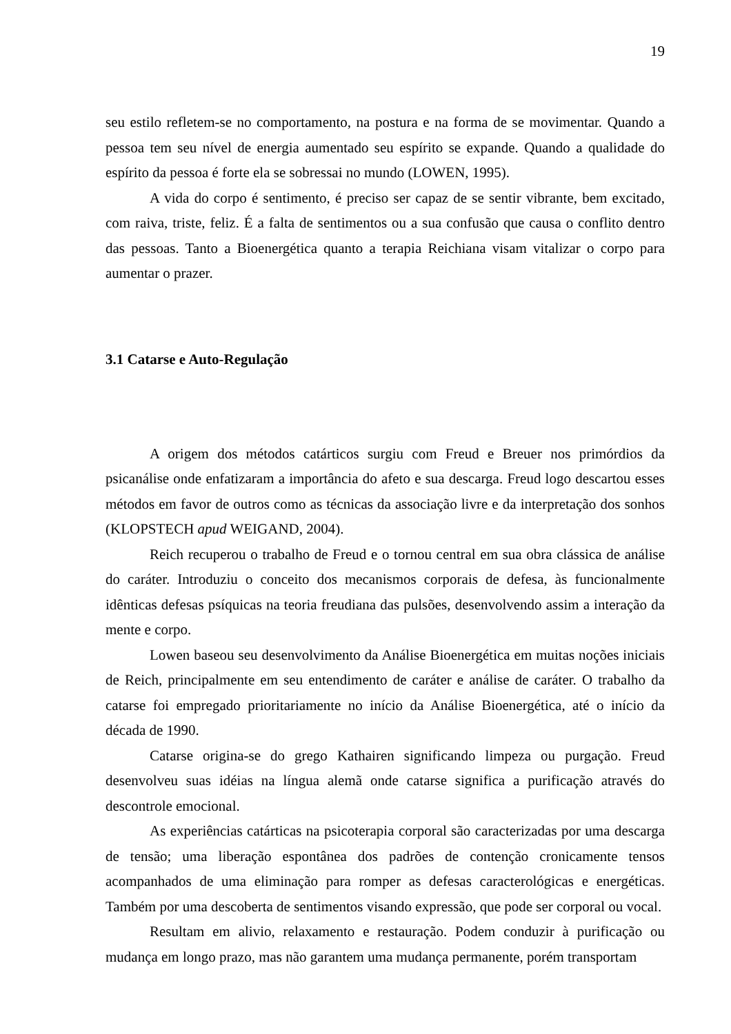19
seu estilo refletem-se no comportamento, na postura e na forma de se movimentar. Quando a pessoa tem seu nível de energia aumentado seu espírito se expande. Quando a qualidade do espírito da pessoa é forte ela se sobressai no mundo (LOWEN, 1995).
A vida do corpo é sentimento, é preciso ser capaz de se sentir vibrante, bem excitado, com raiva, triste, feliz. É a falta de sentimentos ou a sua confusão que causa o conflito dentro das pessoas. Tanto a Bioenergética quanto a terapia Reichiana visam vitalizar o corpo para aumentar o prazer.
3.1 Catarse e Auto-Regulação
A origem dos métodos catárticos surgiu com Freud e Breuer nos primórdios da psicanálise onde enfatizaram a importância do afeto e sua descarga. Freud logo descartou esses métodos em favor de outros como as técnicas da associação livre e da interpretação dos sonhos (KLOPSTECH apud WEIGAND, 2004).
Reich recuperou o trabalho de Freud e o tornou central em sua obra clássica de análise do caráter. Introduziu o conceito dos mecanismos corporais de defesa, às funcionalmente idênticas defesas psíquicas na teoria freudiana das pulsões, desenvolvendo assim a interação da mente e corpo.
Lowen baseou seu desenvolvimento da Análise Bioenergética em muitas noções iniciais de Reich, principalmente em seu entendimento de caráter e análise de caráter. O trabalho da catarse foi empregado prioritariamente no início da Análise Bioenergética, até o início da década de 1990.
Catarse origina-se do grego Kathairen significando limpeza ou purgação. Freud desenvolveu suas idéias na língua alemã onde catarse significa a purificação através do descontrole emocional.
As experiências catárticas na psicoterapia corporal são caracterizadas por uma descarga de tensão; uma liberação espontânea dos padrões de contenção cronicamente tensos acompanhados de uma eliminação para romper as defesas caracterológicas e energéticas. Também por uma descoberta de sentimentos visando expressão, que pode ser corporal ou vocal.
Resultam em alivio, relaxamento e restauração. Podem conduzir à purificação ou mudança em longo prazo, mas não garantem uma mudança permanente, porém transportam